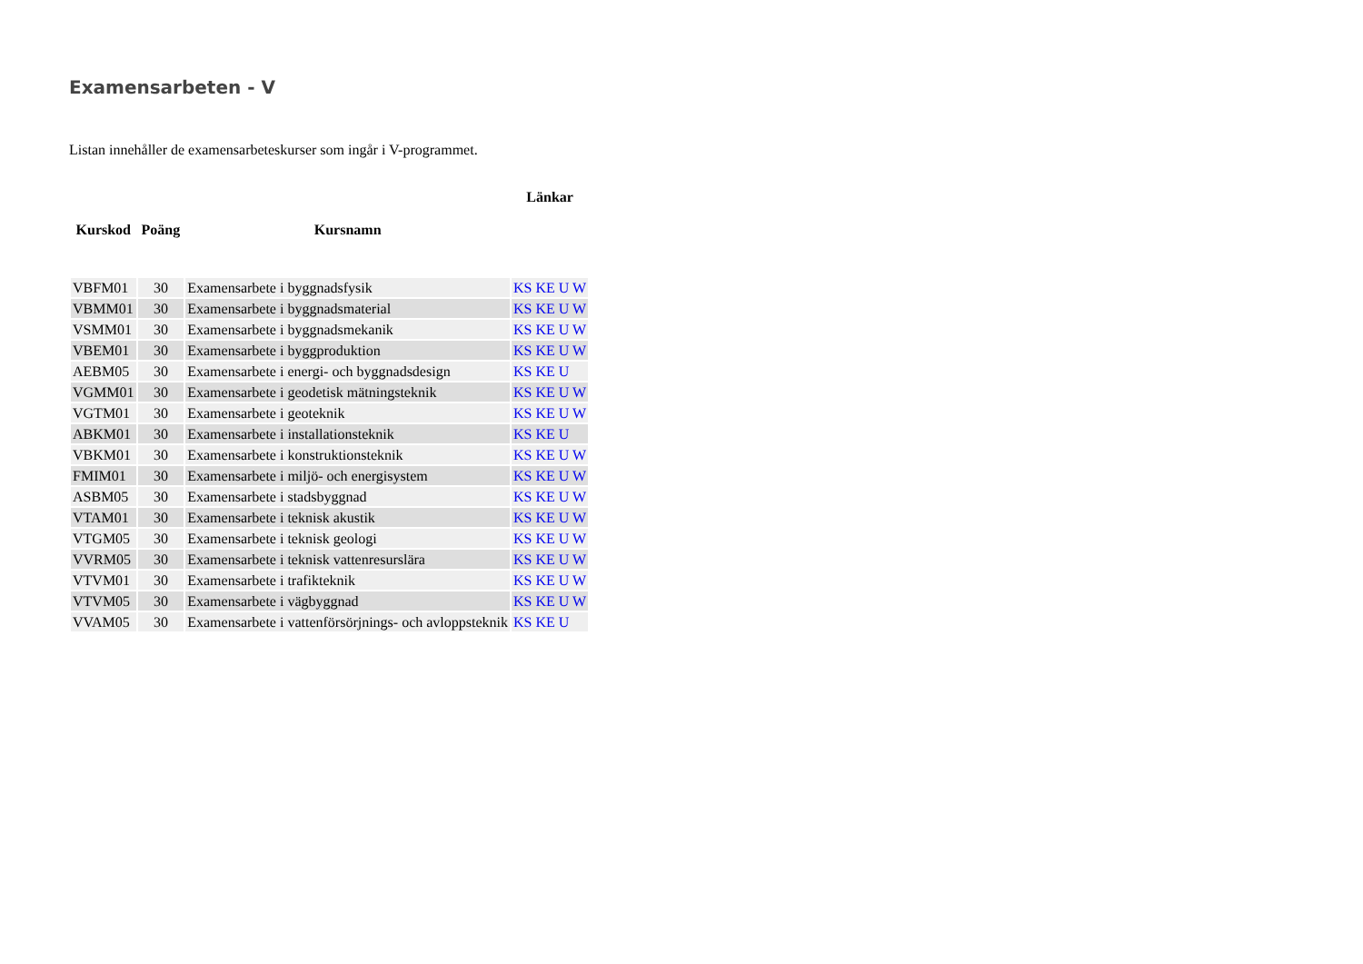Examensarbeten - V
Listan innehåller de examensarbeteskurser som ingår i V-programmet.
| | | | Länkar |
| --- | --- | --- | --- |
| Kurskod | Poäng | Kursnamn | |
| VBFM01 | 30 | Examensarbete i byggnadsfysik | KS KE U W |
| VBMM01 | 30 | Examensarbete i byggnadsmaterial | KS KE U W |
| VSMM01 | 30 | Examensarbete i byggnadsmekanik | KS KE U W |
| VBEM01 | 30 | Examensarbete i byggproduktion | KS KE U W |
| AEBM05 | 30 | Examensarbete i energi- och byggnadsdesign | KS KE U |
| VGMM01 | 30 | Examensarbete i geodetisk mätningsteknik | KS KE U W |
| VGTM01 | 30 | Examensarbete i geoteknik | KS KE U W |
| ABKM01 | 30 | Examensarbete i installationsteknik | KS KE U |
| VBKM01 | 30 | Examensarbete i konstruktionsteknik | KS KE U W |
| FMIM01 | 30 | Examensarbete i miljö- och energisystem | KS KE U W |
| ASBM05 | 30 | Examensarbete i stadsbyggnad | KS KE U W |
| VTAM01 | 30 | Examensarbete i teknisk akustik | KS KE U W |
| VTGM05 | 30 | Examensarbete i teknisk geologi | KS KE U W |
| VVRM05 | 30 | Examensarbete i teknisk vattenresurslära | KS KE U W |
| VTVM01 | 30 | Examensarbete i trafikteknik | KS KE U W |
| VTVM05 | 30 | Examensarbete i vägbyggnad | KS KE U W |
| VVAM05 | 30 | Examensarbete i vattenförsörjnings- och avloppsteknik | KS KE U |